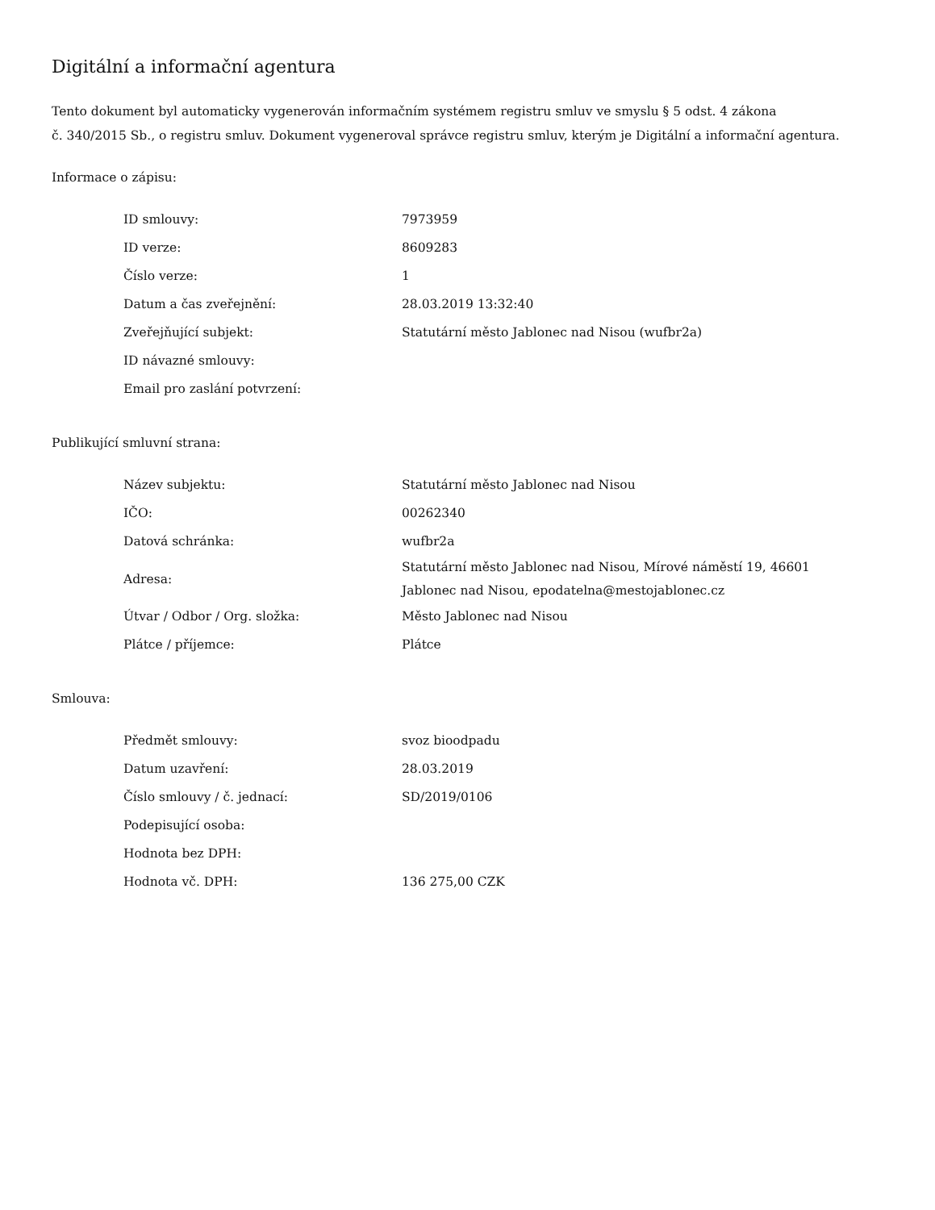Digitální a informační agentura
Tento dokument byl automaticky vygenerován informačním systémem registru smluv ve smyslu § 5 odst. 4 zákona
č. 340/2015 Sb., o registru smluv. Dokument vygeneroval správce registru smluv, kterým je Digitální a informační agentura.
Informace o zápisu:
| ID smlouvy: | 7973959 |
| ID verze: | 8609283 |
| Číslo verze: | 1 |
| Datum a čas zveřejnění: | 28.03.2019 13:32:40 |
| Zveřejňující subjekt: | Statutární město Jablonec nad Nisou (wufbr2a) |
| ID návazné smlouvy: | |
| Email pro zaslání potvrzení: | |
Publikující smluvní strana:
| Název subjektu: | Statutární město Jablonec nad Nisou |
| IČO: | 00262340 |
| Datová schránka: | wufbr2a |
| Adresa: | Statutární město Jablonec nad Nisou, Mírové náměstí 19, 46601 Jablonec nad Nisou, epodatelna@mestojablonec.cz |
| Útvar / Odbor / Org. složka: | Město Jablonec nad Nisou |
| Plátce / příjemce: | Plátce |
Smlouva:
| Předmět smlouvy: | svoz bioodpadu |
| Datum uzavření: | 28.03.2019 |
| Číslo smlouvy / č. jednací: | SD/2019/0106 |
| Podepisující osoba: | |
| Hodnota bez DPH: | |
| Hodnota vč. DPH: | 136 275,00 CZK |